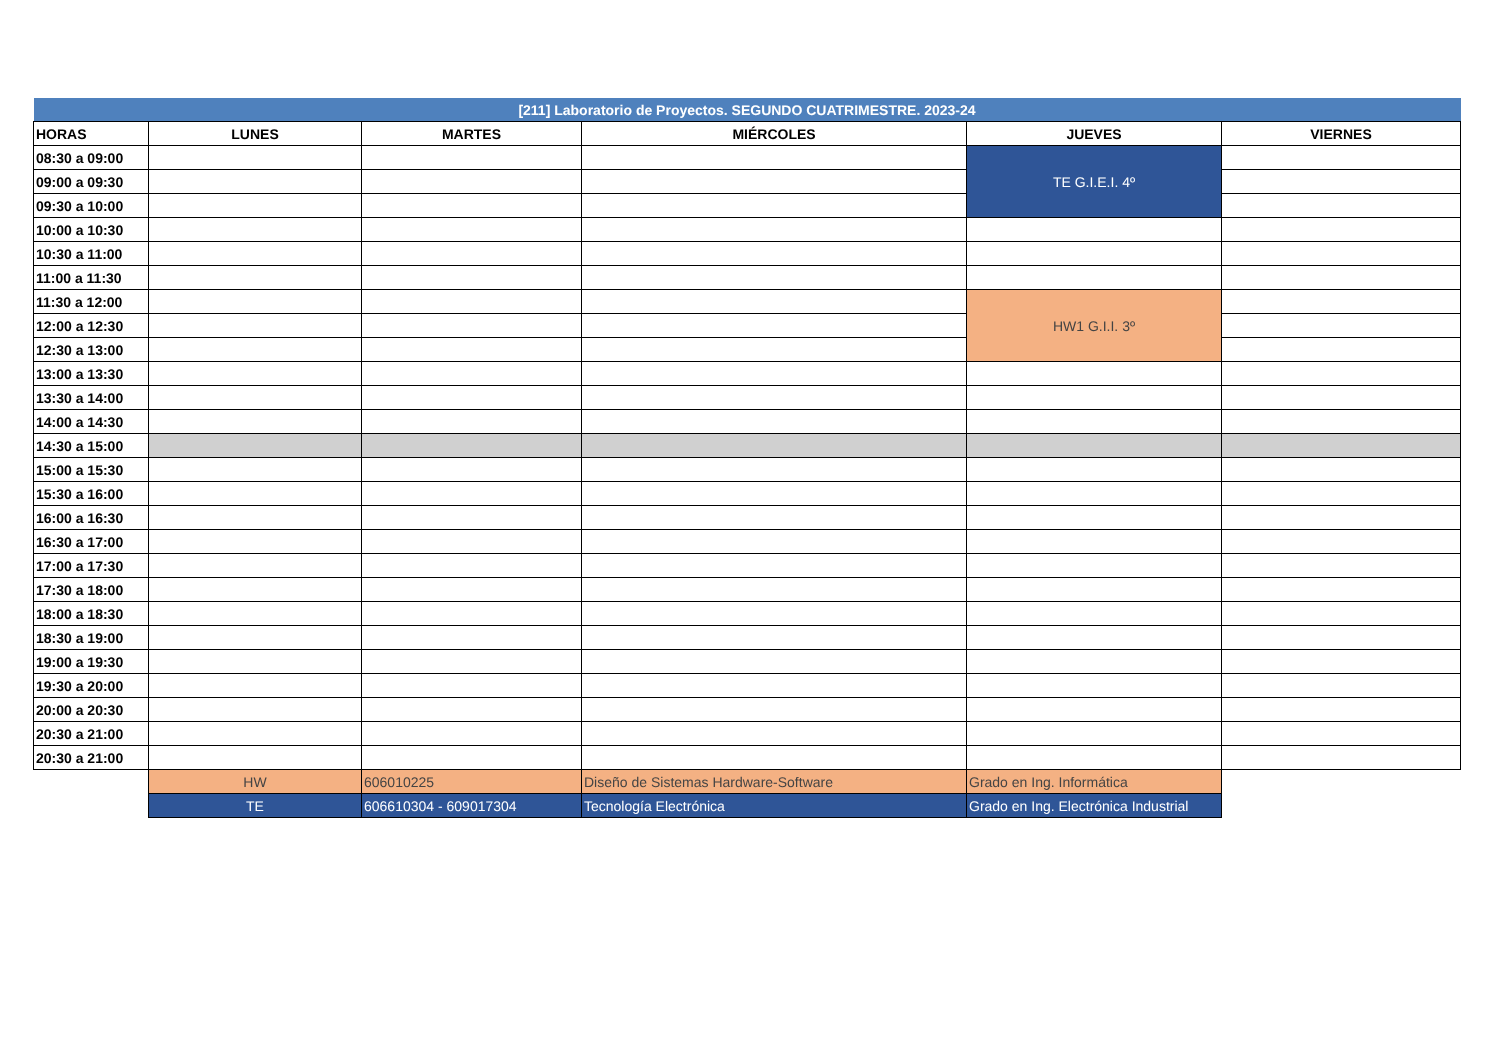| [211] Laboratorio de Proyectos. SEGUNDO CUATRIMESTRE. 2023-24 | | | | | |
| HORAS | LUNES | MARTES | MIÉRCOLES | JUEVES | VIERNES |
| 08:30 a 09:00 | | | | TE G.I.E.I. 4º | |
| 09:00 a 09:30 | | | | | |
| 09:30 a 10:00 | | | | | |
| 10:00 a 10:30 | | | | | |
| 10:30 a 11:00 | | | | | |
| 11:00 a 11:30 | | | | | |
| 11:30 a 12:00 | | | | HW1 G.I.I. 3º | |
| 12:00 a 12:30 | | | | | |
| 12:30 a 13:00 | | | | | |
| 13:00 a 13:30 | | | | | |
| 13:30 a 14:00 | | | | | |
| 14:00 a 14:30 | | | | | |
| 14:30 a 15:00 | | | | | |
| 15:00 a 15:30 | | | | | |
| 15:30 a 16:00 | | | | | |
| 16:00 a 16:30 | | | | | |
| 16:30 a 17:00 | | | | | |
| 17:00 a 17:30 | | | | | |
| 17:30 a 18:00 | | | | | |
| 18:00 a 18:30 | | | | | |
| 18:30 a 19:00 | | | | | |
| 19:00 a 19:30 | | | | | |
| 19:30 a 20:00 | | | | | |
| 20:00 a 20:30 | | | | | |
| 20:30 a 21:00 | | | | | |
| 20:30 a 21:00 | | | | | |
| | HW | 606010225 | Diseño de Sistemas Hardware-Software | Grado en Ing. Informática | |
| | TE | 606610304 - 609017304 | Tecnología Electrónica | Grado en Ing. Electrónica Industrial | |